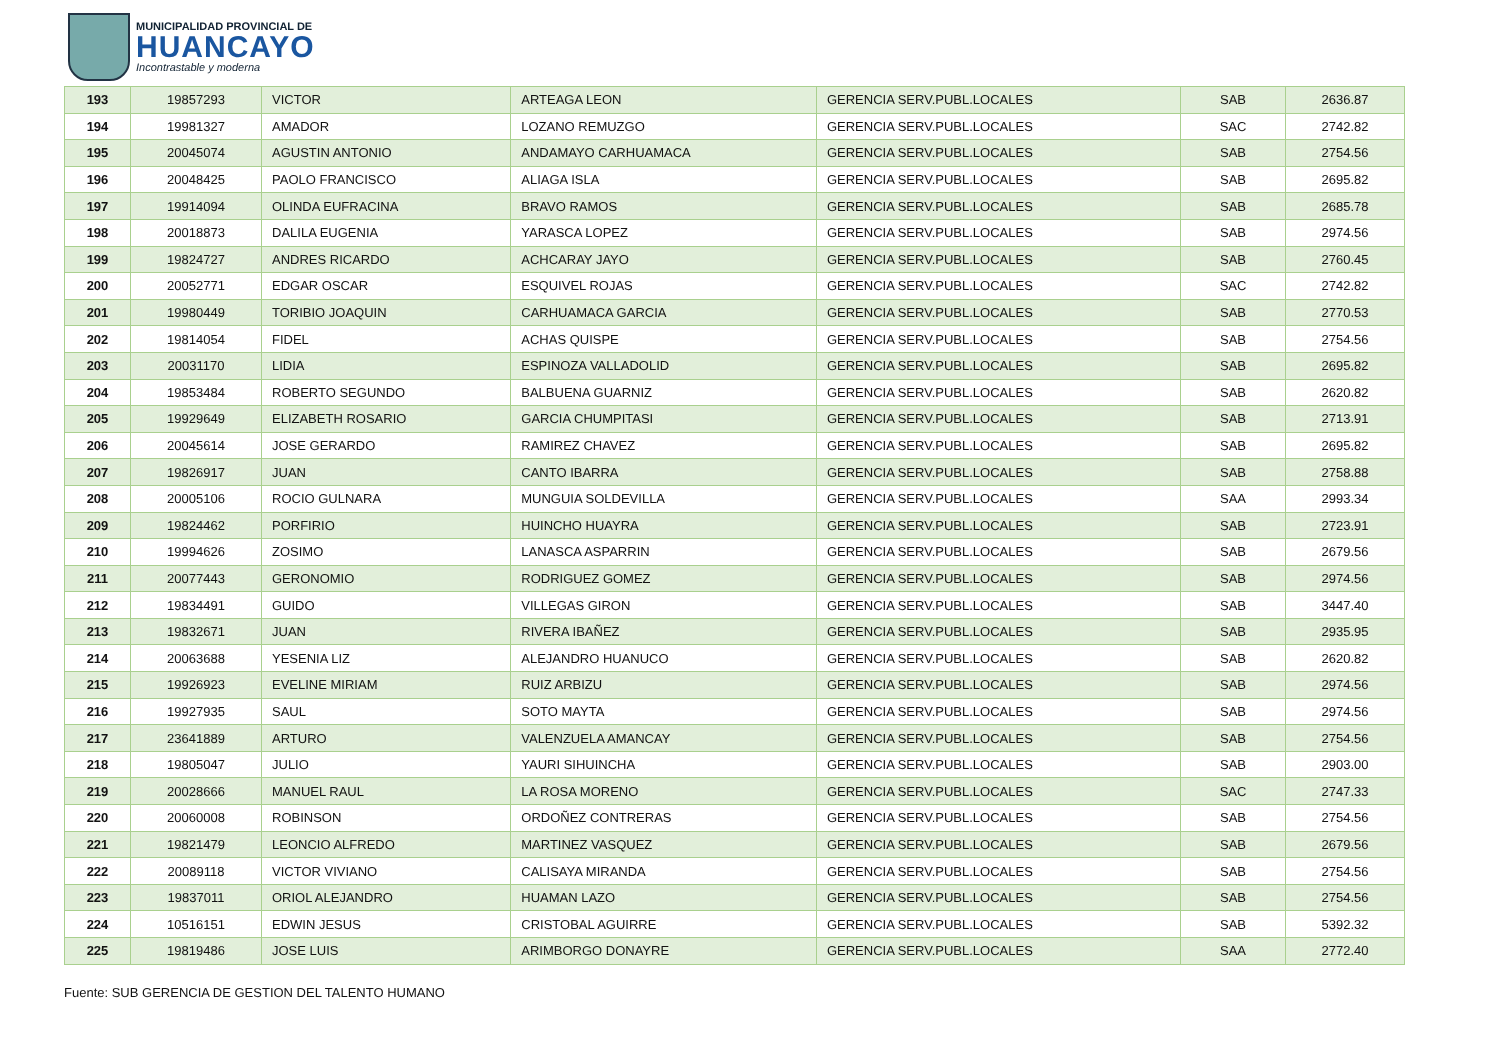MUNICIPALIDAD PROVINCIAL DE
HUANCAYO
Incontrastable y moderna
| 193 | 19857293 | VICTOR | ARTEAGA LEON | GERENCIA SERV.PUBL.LOCALES | SAB | 2636.87 |
| 194 | 19981327 | AMADOR | LOZANO REMUZGO | GERENCIA SERV.PUBL.LOCALES | SAC | 2742.82 |
| 195 | 20045074 | AGUSTIN ANTONIO | ANDAMAYO CARHUAMACA | GERENCIA SERV.PUBL.LOCALES | SAB | 2754.56 |
| 196 | 20048425 | PAOLO FRANCISCO | ALIAGA ISLA | GERENCIA SERV.PUBL.LOCALES | SAB | 2695.82 |
| 197 | 19914094 | OLINDA EUFRACINA | BRAVO RAMOS | GERENCIA SERV.PUBL.LOCALES | SAB | 2685.78 |
| 198 | 20018873 | DALILA EUGENIA | YARASCA LOPEZ | GERENCIA SERV.PUBL.LOCALES | SAB | 2974.56 |
| 199 | 19824727 | ANDRES RICARDO | ACHCARAY JAYO | GERENCIA SERV.PUBL.LOCALES | SAB | 2760.45 |
| 200 | 20052771 | EDGAR OSCAR | ESQUIVEL ROJAS | GERENCIA SERV.PUBL.LOCALES | SAC | 2742.82 |
| 201 | 19980449 | TORIBIO JOAQUIN | CARHUAMACA GARCIA | GERENCIA SERV.PUBL.LOCALES | SAB | 2770.53 |
| 202 | 19814054 | FIDEL | ACHAS QUISPE | GERENCIA SERV.PUBL.LOCALES | SAB | 2754.56 |
| 203 | 20031170 | LIDIA | ESPINOZA VALLADOLID | GERENCIA SERV.PUBL.LOCALES | SAB | 2695.82 |
| 204 | 19853484 | ROBERTO SEGUNDO | BALBUENA GUARNIZ | GERENCIA SERV.PUBL.LOCALES | SAB | 2620.82 |
| 205 | 19929649 | ELIZABETH ROSARIO | GARCIA CHUMPITASI | GERENCIA SERV.PUBL.LOCALES | SAB | 2713.91 |
| 206 | 20045614 | JOSE GERARDO | RAMIREZ CHAVEZ | GERENCIA SERV.PUBL.LOCALES | SAB | 2695.82 |
| 207 | 19826917 | JUAN | CANTO IBARRA | GERENCIA SERV.PUBL.LOCALES | SAB | 2758.88 |
| 208 | 20005106 | ROCIO GULNARA | MUNGUIA SOLDEVILLA | GERENCIA SERV.PUBL.LOCALES | SAA | 2993.34 |
| 209 | 19824462 | PORFIRIO | HUINCHO HUAYRA | GERENCIA SERV.PUBL.LOCALES | SAB | 2723.91 |
| 210 | 19994626 | ZOSIMO | LANASCA ASPARRIN | GERENCIA SERV.PUBL.LOCALES | SAB | 2679.56 |
| 211 | 20077443 | GERONOMIO | RODRIGUEZ GOMEZ | GERENCIA SERV.PUBL.LOCALES | SAB | 2974.56 |
| 212 | 19834491 | GUIDO | VILLEGAS GIRON | GERENCIA SERV.PUBL.LOCALES | SAB | 3447.40 |
| 213 | 19832671 | JUAN | RIVERA IBAÑEZ | GERENCIA SERV.PUBL.LOCALES | SAB | 2935.95 |
| 214 | 20063688 | YESENIA LIZ | ALEJANDRO HUANUCO | GERENCIA SERV.PUBL.LOCALES | SAB | 2620.82 |
| 215 | 19926923 | EVELINE MIRIAM | RUIZ ARBIZU | GERENCIA SERV.PUBL.LOCALES | SAB | 2974.56 |
| 216 | 19927935 | SAUL | SOTO MAYTA | GERENCIA SERV.PUBL.LOCALES | SAB | 2974.56 |
| 217 | 23641889 | ARTURO | VALENZUELA AMANCAY | GERENCIA SERV.PUBL.LOCALES | SAB | 2754.56 |
| 218 | 19805047 | JULIO | YAURI SIHUINCHA | GERENCIA SERV.PUBL.LOCALES | SAB | 2903.00 |
| 219 | 20028666 | MANUEL RAUL | LA ROSA MORENO | GERENCIA SERV.PUBL.LOCALES | SAC | 2747.33 |
| 220 | 20060008 | ROBINSON | ORDOÑEZ CONTRERAS | GERENCIA SERV.PUBL.LOCALES | SAB | 2754.56 |
| 221 | 19821479 | LEONCIO ALFREDO | MARTINEZ VASQUEZ | GERENCIA SERV.PUBL.LOCALES | SAB | 2679.56 |
| 222 | 20089118 | VICTOR VIVIANO | CALISAYA MIRANDA | GERENCIA SERV.PUBL.LOCALES | SAB | 2754.56 |
| 223 | 19837011 | ORIOL ALEJANDRO | HUAMAN LAZO | GERENCIA SERV.PUBL.LOCALES | SAB | 2754.56 |
| 224 | 10516151 | EDWIN JESUS | CRISTOBAL AGUIRRE | GERENCIA SERV.PUBL.LOCALES | SAB | 5392.32 |
| 225 | 19819486 | JOSE LUIS | ARIMBORGO DONAYRE | GERENCIA SERV.PUBL.LOCALES | SAA | 2772.40 |
Fuente: SUB GERENCIA DE GESTION DEL TALENTO HUMANO